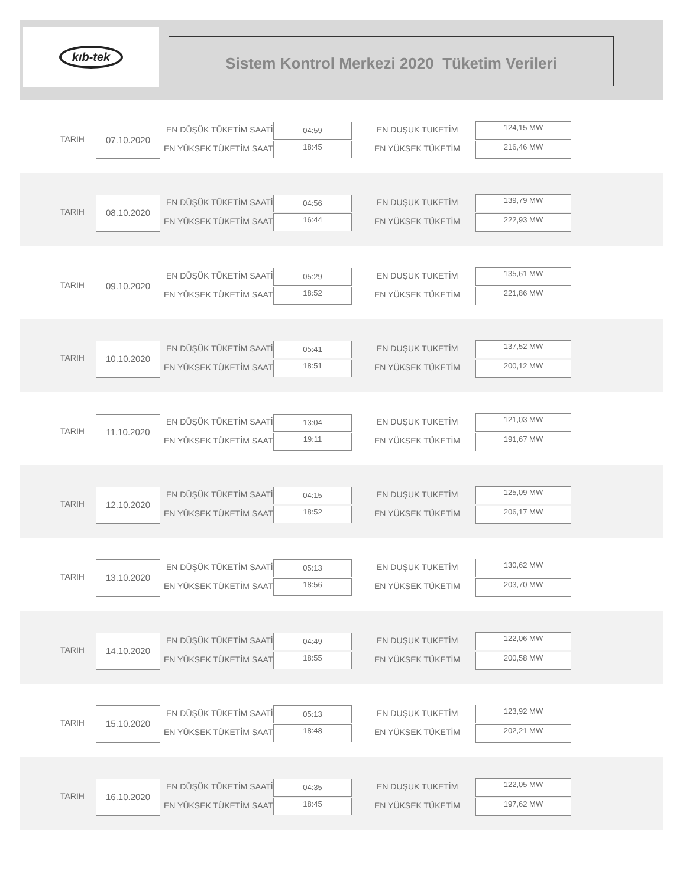kıb-tek
Sistem Kontrol Merkezi 2020 Tüketim Verileri
TARIH
07.10.2020 EN DÜŞÜK TÜKETİM SAATİ
EN YÜKSEK TÜKETİM SAATİ
04:59
18:45
EN DUŞUK TUKETİM
EN YÜKSEK TÜKETİM
124,15 MW
216,46 MW
TARIH
08.10.2020 EN DÜŞÜK TÜKETİM SAATİ
EN YÜKSEK TÜKETİM SAATİ
04:56
16:44
EN DUŞUK TUKETİM
EN YÜKSEK TÜKETİM
139,79 MW
222,93 MW
TARIH
09.10.2020 EN DÜŞÜK TÜKETİM SAATİ
EN YÜKSEK TÜKETİM SAATİ
05:29
18:52
EN DUŞUK TUKETİM
EN YÜKSEK TÜKETİM
135,61 MW
221,86 MW
TARIH
10.10.2020 EN DÜŞÜK TÜKETİM SAATİ
EN YÜKSEK TÜKETİM SAATİ
05:41
18:51
EN DUŞUK TUKETİM
EN YÜKSEK TÜKETİM
137,52 MW
200,12 MW
TARIH
11.10.2020 EN DÜŞÜK TÜKETİM SAATİ
EN YÜKSEK TÜKETİM SAATİ
13:04
19:11
EN DUŞUK TUKETİM
EN YÜKSEK TÜKETİM
121,03 MW
191,67 MW
TARIH
12.10.2020 EN DÜŞÜK TÜKETİM SAATİ
EN YÜKSEK TÜKETİM SAATİ
04:15
18:52
EN DUŞUK TUKETİM
EN YÜKSEK TÜKETİM
125,09 MW
206,17 MW
TARIH
13.10.2020 EN DÜŞÜK TÜKETİM SAATİ
EN YÜKSEK TÜKETİM SAATİ
05:13
18:56
EN DUŞUK TUKETİM
EN YÜKSEK TÜKETİM
130,62 MW
203,70 MW
TARIH
14.10.2020 EN DÜŞÜK TÜKETİM SAATİ
EN YÜKSEK TÜKETİM SAATİ
04:49
18:55
EN DUŞUK TUKETİM
EN YÜKSEK TÜKETİM
122,06 MW
200,58 MW
TARIH
15.10.2020 EN DÜŞÜK TÜKETİM SAATİ
EN YÜKSEK TÜKETİM SAATİ
05:13
18:48
EN DUŞUK TUKETİM
EN YÜKSEK TÜKETİM
123,92 MW
202,21 MW
TARIH
16.10.2020 EN DÜŞÜK TÜKETİM SAATİ
EN YÜKSEK TÜKETİM SAATİ
04:35
18:45
EN DUŞUK TUKETİM
EN YÜKSEK TÜKETİM
122,05 MW
197,62 MW